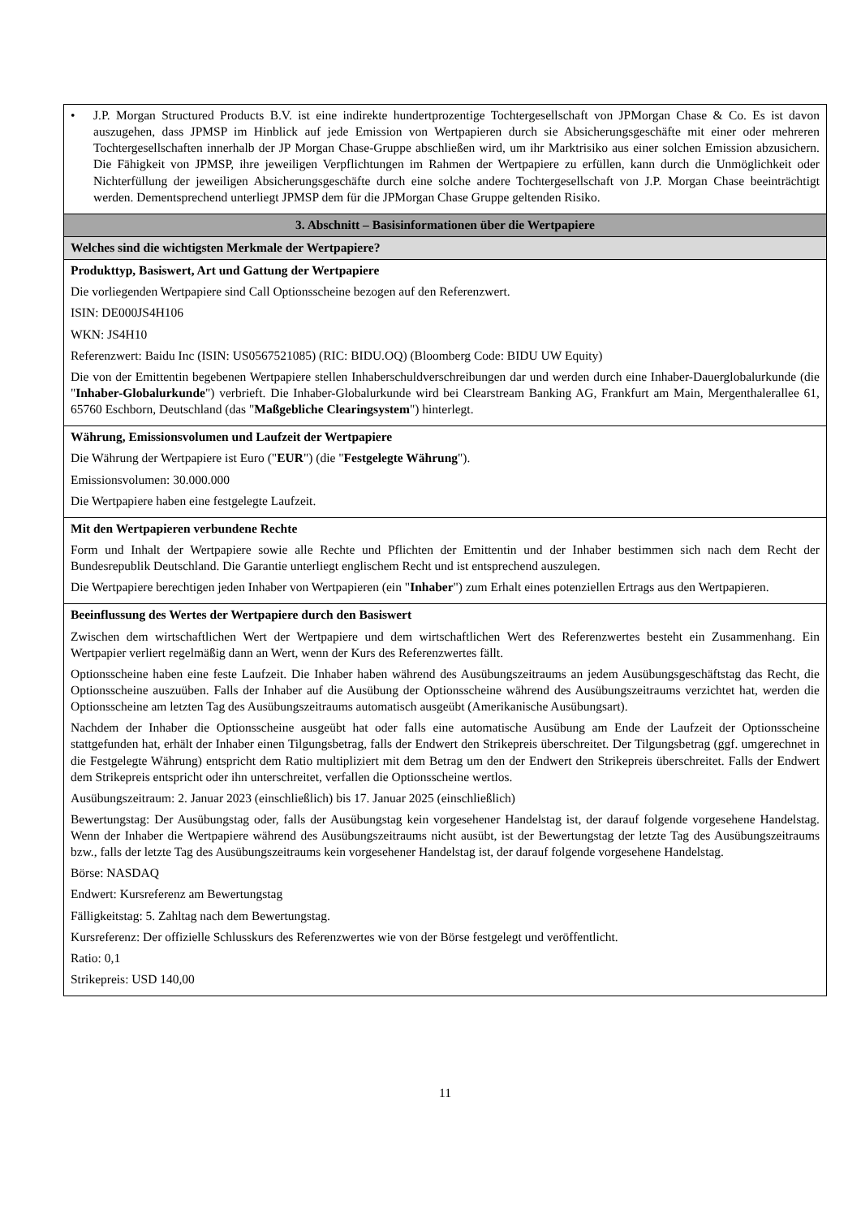| • J.P. Morgan Structured Products B.V. ist eine indirekte hundertprozentige Tochtergesellschaft von JPMorgan Chase & Co. Es ist davon auszugehen, dass JPMSP im Hinblick auf jede Emission von Wertpapieren durch sie Absicherungsgeschäfte mit einer oder mehreren Tochtergesellschaften innerhalb der JP Morgan Chase-Gruppe abschließen wird, um ihr Marktrisiko aus einer solchen Emission abzusichern. Die Fähigkeit von JPMSP, ihre jeweiligen Verpflichtungen im Rahmen der Wertpapiere zu erfüllen, kann durch die Unmöglichkeit oder Nichterfüllung der jeweiligen Absicherungsgeschäfte durch eine solche andere Tochtergesellschaft von J.P. Morgan Chase beeinträchtigt werden. Dementsprechend unterliegt JPMSP dem für die JPMorgan Chase Gruppe geltenden Risiko. |
| 3. Abschnitt – Basisinformationen über die Wertpapiere |
| Welches sind die wichtigsten Merkmale der Wertpapiere? |
| Produkttyp, Basiswert, Art und Gattung der Wertpapiere Die vorliegenden Wertpapiere sind Call Optionsscheine bezogen auf den Referenzwert. ISIN: DE000JS4H106 WKN: JS4H10 Referenzwert: Baidu Inc (ISIN: US0567521085) (RIC: BIDU.OQ) (Bloomberg Code: BIDU UW Equity) Die von der Emittentin begebenen Wertpapiere stellen Inhaberschuldverschreibungen dar und werden durch eine Inhaber-Dauerglobalurkunde (die " Inhaber-Globalurkunde ") verbrieft. Die Inhaber-Globalurkunde wird bei Clearstream Banking AG, Frankfurt am Main, Mergenthalerallee 61, 65760 Eschborn, Deutschland (das " Maßgebliche Clearingsystem ") hinterlegt. |
| Währung, Emissionsvolumen und Laufzeit der Wertpapiere Die Währung der Wertpapiere ist Euro (" EUR ") (die " Festgelegte Währung "). Emissionsvolumen: 30.000.000 Die Wertpapiere haben eine festgelegte Laufzeit. |
| Mit den Wertpapieren verbundene Rechte Form und Inhalt der Wertpapiere sowie alle Rechte und Pflichten der Emittentin und der Inhaber bestimmen sich nach dem Recht der Bundesrepublik Deutschland. Die Garantie unterliegt englischem Recht und ist entsprechend auszulegen. Die Wertpapiere berechtigen jeden Inhaber von Wertpapieren (ein " Inhaber ") zum Erhalt eines potenziellen Ertrags aus den Wertpapieren. |
| Beeinflussung des Wertes der Wertpapiere durch den Basiswert Zwischen dem wirtschaftlichen Wert der Wertpapiere und dem wirtschaftlichen Wert des Referenzwertes besteht ein Zusammenhang. Ein Wertpapier verliert regelmäßig dann an Wert, wenn der Kurs des Referenzwertes fällt. Optionsscheine haben eine feste Laufzeit. Die Inhaber haben während des Ausübungszeitraums an jedem Ausübungsgeschäftstag das Recht, die Optionsscheine auszuüben. Falls der Inhaber auf die Ausübung der Optionsscheine während des Ausübungszeitraums verzichtet hat, werden die Optionsscheine am letzten Tag des Ausübungszeitraums automatisch ausgeübt (Amerikanische Ausübungsart). Nachdem der Inhaber die Optionsscheine ausgeübt hat oder falls eine automatische Ausübung am Ende der Laufzeit der Optionsscheine stattgefunden hat, erhält der Inhaber einen Tilgungsbetrag, falls der Endwert den Strikepreis überschreitet. Der Tilgungsbetrag (ggf. umgerechnet in die Festgelegte Währung) entspricht dem Ratio multipliziert mit dem Betrag um den der Endwert den Strikepreis überschreitet. Falls der Endwert dem Strikepreis entspricht oder ihn unterschreitet, verfallen die Optionsscheine wertlos. Ausübungszeitraum: 2. Januar 2023 (einschließlich) bis 17. Januar 2025 (einschließlich) Bewertungstag: Der Ausübungstag oder, falls der Ausübungstag kein vorgesehener Handelstag ist, der darauf folgende vorgesehene Handelstag. Wenn der Inhaber die Wertpapiere während des Ausübungszeitraums nicht ausübt, ist der Bewertungstag der letzte Tag des Ausübungszeitraums bzw., falls der letzte Tag des Ausübungszeitraums kein vorgesehener Handelstag ist, der darauf folgende vorgesehene Handelstag. Börse: NASDAQ Endwert: Kursreferenz am Bewertungstag Fälligkeitstag: 5. Zahltag nach dem Bewertungstag. Kursreferenz: Der offizielle Schlusskurs des Referenzwertes wie von der Börse festgelegt und veröffentlicht. Ratio: 0,1 Strikepreis: USD 140,00 |
11